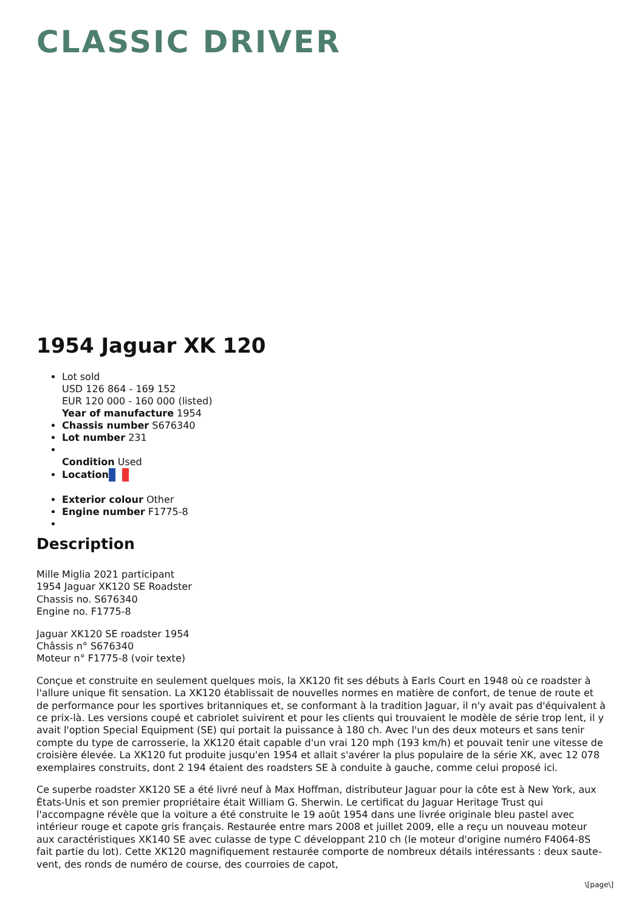CLASSIC DRIVER
1954 Jaguar XK 120
Lot sold
USD 126 864 - 169 152
EUR 120 000 - 160 000 (listed)
Year of manufacture 1954
Chassis number S676340
Lot number 231
Condition Used
Location
Exterior colour Other
Engine number F1775-8
Description
Mille Miglia 2021 participant
1954 Jaguar XK120 SE Roadster
Chassis no. S676340
Engine no. F1775-8
Jaguar XK120 SE roadster 1954
Châssis n° S676340
Moteur n° F1775-8 (voir texte)
Conçue et construite en seulement quelques mois, la XK120 fit ses débuts à Earls Court en 1948 où ce roadster à l'allure unique fit sensation. La XK120 établissait de nouvelles normes en matière de confort, de tenue de route et de performance pour les sportives britanniques et, se conformant à la tradition Jaguar, il n'y avait pas d'équivalent à ce prix-là. Les versions coupé et cabriolet suivirent et pour les clients qui trouvaient le modèle de série trop lent, il y avait l'option Special Equipment (SE) qui portait la puissance à 180 ch. Avec l'un des deux moteurs et sans tenir compte du type de carrosserie, la XK120 était capable d'un vrai 120 mph (193 km/h) et pouvait tenir une vitesse de croisière élevée. La XK120 fut produite jusqu'en 1954 et allait s'avérer la plus populaire de la série XK, avec 12 078 exemplaires construits, dont 2 194 étaient des roadsters SE à conduite à gauche, comme celui proposé ici.
Ce superbe roadster XK120 SE a été livré neuf à Max Hoffman, distributeur Jaguar pour la côte est à New York, aux États-Unis et son premier propriétaire était William G. Sherwin. Le certificat du Jaguar Heritage Trust qui l'accompagne révèle que la voiture a été construite le 19 août 1954 dans une livrée originale bleu pastel avec intérieur rouge et capote gris français. Restaurée entre mars 2008 et juillet 2009, elle a reçu un nouveau moteur aux caractéristiques XK140 SE avec culasse de type C développant 210 ch (le moteur d'origine numéro F4064-8S fait partie du lot). Cette XK120 magnifiquement restaurée comporte de nombreux détails intéressants : deux saute-vent, des ronds de numéro de course, des courroies de capot,
\[page\]